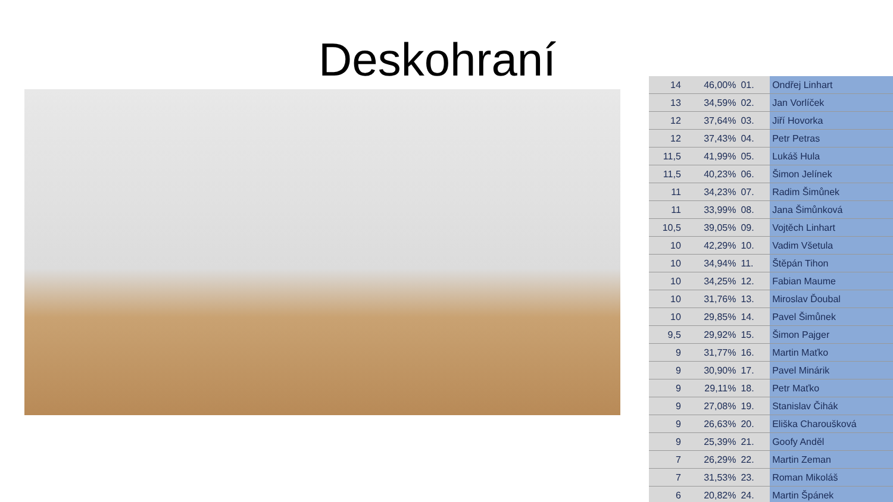Deskohraní
| 14 | 46,00% | 01. | Ondřej Linhart |
| 13 | 34,59% | 02. | Jan Vorlíček |
| 12 | 37,64% | 03. | Jiří Hovorka |
| 12 | 37,43% | 04. | Petr Petras |
| 11,5 | 41,99% | 05. | Lukáš Hula |
| 11,5 | 40,23% | 06. | Šimon Jelínek |
| 11 | 34,23% | 07. | Radim Šimůnek |
| 11 | 33,99% | 08. | Jana Šimůnková |
| 10,5 | 39,05% | 09. | Vojtěch Linhart |
| 10 | 42,29% | 10. | Vadim Všetula |
| 10 | 34,94% | 11. | Štěpán Tihon |
| 10 | 34,25% | 12. | Fabian Maume |
| 10 | 31,76% | 13. | Miroslav Ďoubal |
| 10 | 29,85% | 14. | Pavel Šimůnek |
| 9,5 | 29,92% | 15. | Šimon Pajger |
| 9 | 31,77% | 16. | Martin Maťko |
| 9 | 30,90% | 17. | Pavel Minárik |
| 9 | 29,11% | 18. | Petr Maťko |
| 9 | 27,08% | 19. | Stanislav Čihák |
| 9 | 26,63% | 20. | Eliška Charoušková |
| 9 | 25,39% | 21. | Goofy Anděl |
| 7 | 26,29% | 22. | Martin Zeman |
| 7 | 31,53% | 23. | Roman Mikoláš |
| 6 | 20,82% | 24. | Martin Špánek |